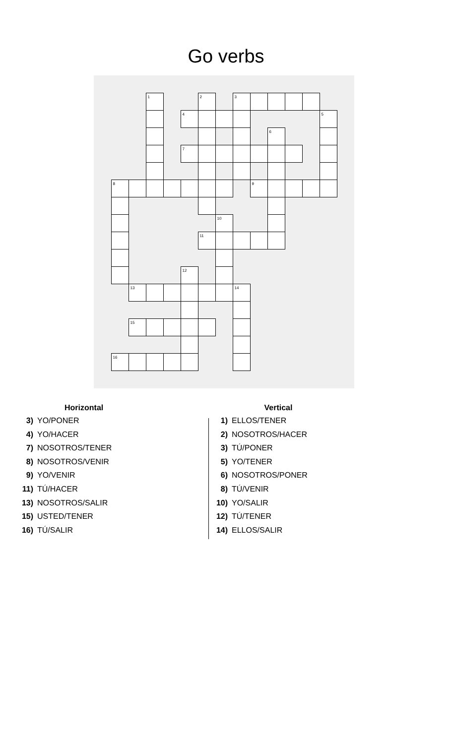Go verbs
1
2
3
4
5
6
7
8
9
10
11
12
13
14
15
16
Horizontal
3) YO/PONER
4) YO/HACER
7) NOSOTROS/TENER
8) NOSOTROS/VENIR
9) YO/VENIR
11) TÚ/HACER
13) NOSOTROS/SALIR
15) USTED/TENER
16) TÚ/SALIR
Vertical
1) ELLOS/TENER
2) NOSOTROS/HACER
3) TÚ/PONER
5) YO/TENER
6) NOSOTROS/PONER
8) TÚ/VENIR
10) YO/SALIR
12) TÚ/TENER
14) ELLOS/SALIR